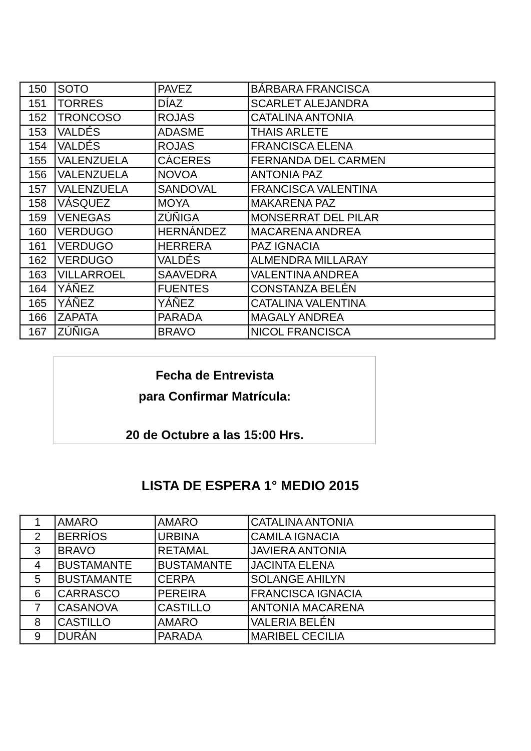| 150 | SOTO | PAVEZ | BÁRBARA FRANCISCA |
| 151 | TORRES | DÍAZ | SCARLET ALEJANDRA |
| 152 | TRONCOSO | ROJAS | CATALINA ANTONIA |
| 153 | VALDÉS | ADASME | THAIS ARLETE |
| 154 | VALDÉS | ROJAS | FRANCISCA ELENA |
| 155 | VALENZUELA | CÁCERES | FERNANDA DEL CARMEN |
| 156 | VALENZUELA | NOVOA | ANTONIA PAZ |
| 157 | VALENZUELA | SANDOVAL | FRANCISCA VALENTINA |
| 158 | VÁSQUEZ | MOYA | MAKARENA PAZ |
| 159 | VENEGAS | ZÚÑIGA | MONSERRAT DEL PILAR |
| 160 | VERDUGO | HERNÁNDEZ | MACARENA ANDREA |
| 161 | VERDUGO | HERRERA | PAZ IGNACIA |
| 162 | VERDUGO | VALDÉS | ALMENDRA MILLARAY |
| 163 | VILLARROEL | SAAVEDRA | VALENTINA ANDREA |
| 164 | YÁÑEZ | FUENTES | CONSTANZA BELÉN |
| 165 | YÁÑEZ | YÁÑEZ | CATALINA VALENTINA |
| 166 | ZAPATA | PARADA | MAGALY ANDREA |
| 167 | ZÚÑIGA | BRAVO | NICOL FRANCISCA |
Fecha de Entrevista
para Confirmar Matrícula:
20 de Octubre a las 15:00 Hrs.
LISTA DE ESPERA 1° MEDIO 2015
| 1 | AMARO | AMARO | CATALINA ANTONIA |
| 2 | BERRÍOS | URBINA | CAMILA IGNACIA |
| 3 | BRAVO | RETAMAL | JAVIERA ANTONIA |
| 4 | BUSTAMANTE | BUSTAMANTE | JACINTA ELENA |
| 5 | BUSTAMANTE | CERPA | SOLANGE AHILYN |
| 6 | CARRASCO | PEREIRA | FRANCISCA IGNACIA |
| 7 | CASANOVA | CASTILLO | ANTONIA MACARENA |
| 8 | CASTILLO | AMARO | VALERIA BELÉN |
| 9 | DURÁN | PARADA | MARIBEL CECILIA |